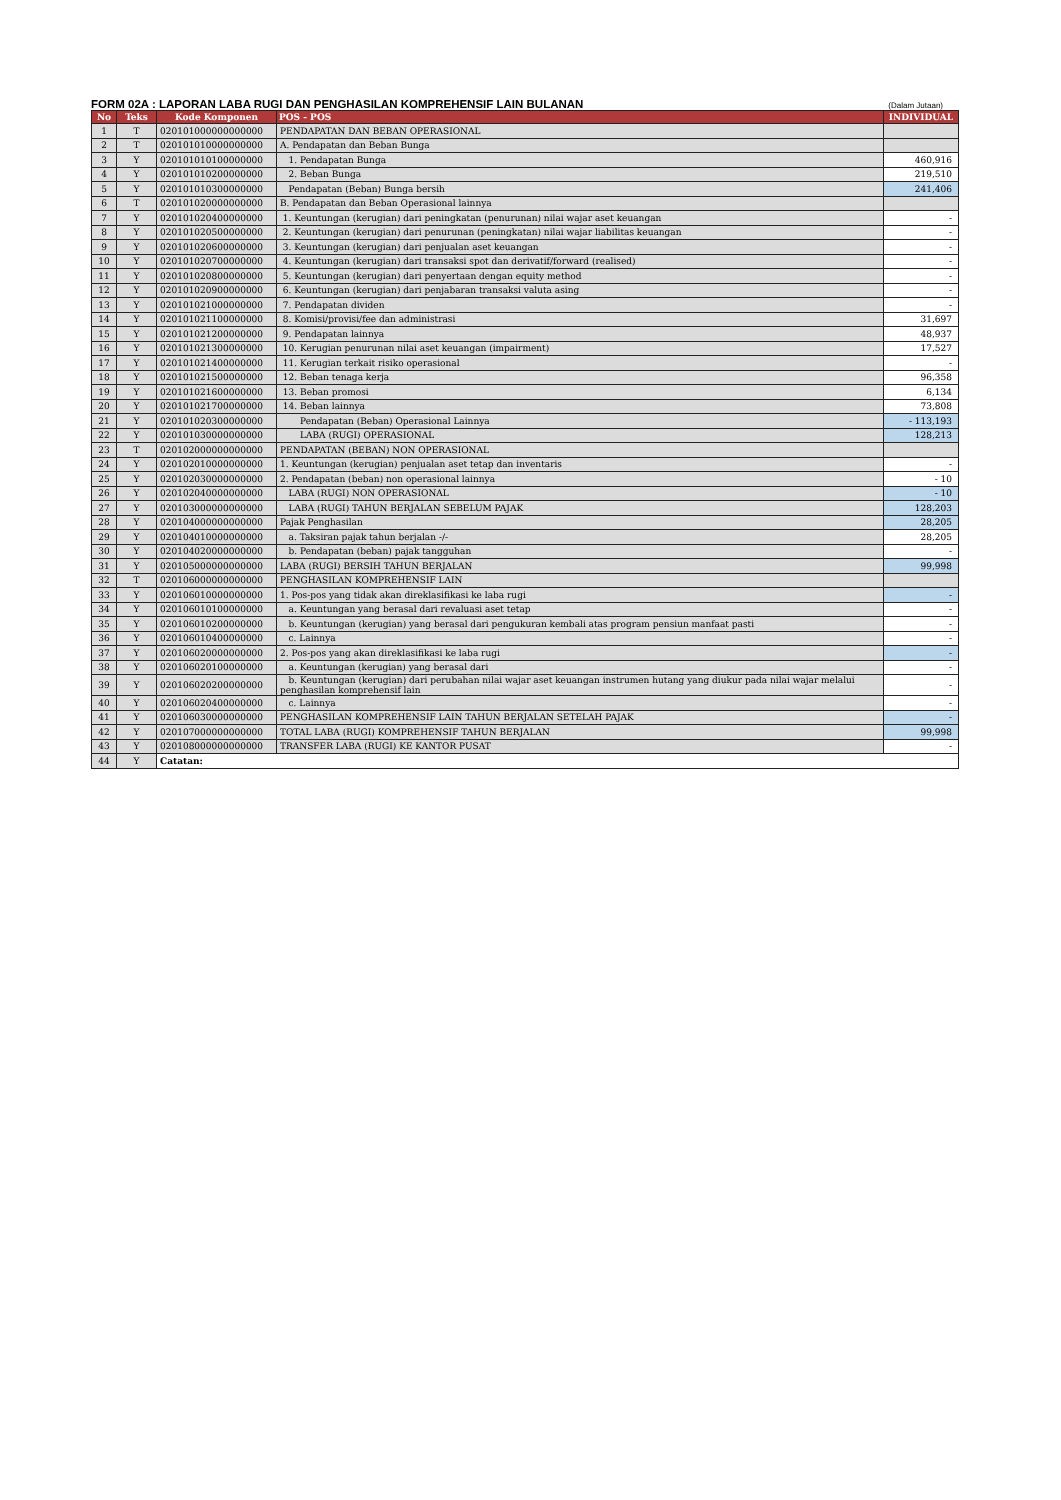FORM 02A : LAPORAN LABA RUGI DAN PENGHASILAN KOMPREHENSIF LAIN BULANAN (Dalam Jutaan)
| No | Teks | Kode Komponen | POS - POS | INDIVIDUAL |
| --- | --- | --- | --- | --- |
| 1 | T | 020101000000000000 | PENDAPATAN DAN BEBAN OPERASIONAL | |
| 2 | T | 020101010000000000 | A. Pendapatan dan Beban Bunga | |
| 3 | Y | 020101010100000000 | 1. Pendapatan Bunga | 460,916 |
| 4 | Y | 020101010200000000 | 2. Beban Bunga | 219,510 |
| 5 | Y | 020101010300000000 | Pendapatan (Beban) Bunga bersih | 241,406 |
| 6 | T | 020101020000000000 | B. Pendapatan dan Beban Operasional lainnya | |
| 7 | Y | 020101020400000000 | 1. Keuntungan (kerugian) dari peningkatan (penurunan) nilai wajar aset keuangan | - |
| 8 | Y | 020101020500000000 | 2. Keuntungan (kerugian) dari penurunan (peningkatan) nilai wajar liabilitas keuangan | - |
| 9 | Y | 020101020600000000 | 3. Keuntungan (kerugian) dari penjualan aset keuangan | - |
| 10 | Y | 020101020700000000 | 4. Keuntungan (kerugian) dari transaksi spot dan derivatif/forward (realised) | - |
| 11 | Y | 020101020800000000 | 5. Keuntungan (kerugian) dari penyertaan dengan equity method | - |
| 12 | Y | 020101020900000000 | 6. Keuntungan (kerugian) dari penjabaran transaksi valuta asing | - |
| 13 | Y | 020101021000000000 | 7. Pendapatan dividen | - |
| 14 | Y | 020101021100000000 | 8. Komisi/provisi/fee dan administrasi | 31,697 |
| 15 | Y | 020101021200000000 | 9. Pendapatan lainnya | 48,937 |
| 16 | Y | 020101021300000000 | 10. Kerugian penurunan nilai aset keuangan (impairment) | 17,527 |
| 17 | Y | 020101021400000000 | 11. Kerugian terkait risiko operasional | - |
| 18 | Y | 020101021500000000 | 12. Beban tenaga kerja | 96,358 |
| 19 | Y | 020101021600000000 | 13. Beban promosi | 6,134 |
| 20 | Y | 020101021700000000 | 14. Beban lainnya | 73,808 |
| 21 | Y | 020101020300000000 | Pendapatan (Beban) Operasional Lainnya | - 113,193 |
| 22 | Y | 020101030000000000 | LABA (RUGI) OPERASIONAL | 128,213 |
| 23 | T | 020102000000000000 | PENDAPATAN (BEBAN) NON OPERASIONAL | |
| 24 | Y | 020102010000000000 | 1. Keuntungan (kerugian) penjualan aset tetap dan inventaris | - |
| 25 | Y | 020102030000000000 | 2. Pendapatan (beban) non operasional lainnya | - 10 |
| 26 | Y | 020102040000000000 | LABA (RUGI) NON OPERASIONAL | - 10 |
| 27 | Y | 020103000000000000 | LABA (RUGI) TAHUN BERJALAN SEBELUM PAJAK | 128,203 |
| 28 | Y | 020104000000000000 | Pajak Penghasilan | 28,205 |
| 29 | Y | 020104010000000000 | a. Taksiran pajak tahun berjalan -/- | 28,205 |
| 30 | Y | 020104020000000000 | b. Pendapatan (beban) pajak tangguhan | - |
| 31 | Y | 020105000000000000 | LABA (RUGI) BERSIH TAHUN BERJALAN | 99,998 |
| 32 | T | 020106000000000000 | PENGHASILAN KOMPREHENSIF LAIN | |
| 33 | Y | 020106010000000000 | 1. Pos-pos yang tidak akan direklasifikasi ke laba rugi | - |
| 34 | Y | 020106010100000000 | a. Keuntungan yang berasal dari revaluasi aset tetap | - |
| 35 | Y | 020106010200000000 | b. Keuntungan (kerugian) yang berasal dari pengukuran kembali atas program pensiun manfaat pasti | - |
| 36 | Y | 020106010400000000 | c. Lainnya | - |
| 37 | Y | 020106020000000000 | 2. Pos-pos yang akan direklasifikasi ke laba rugi | - |
| 38 | Y | 020106020100000000 | a. Keuntungan (kerugian) yang berasal dari | - |
| 39 | Y | 020106020200000000 | b. Keuntungan (kerugian) dari perubahan nilai wajar aset keuangan instrumen hutang yang diukur pada nilai wajar melalui penghasilan komprehensif lain | - |
| 40 | Y | 020106020400000000 | c. Lainnya | - |
| 41 | Y | 020106030000000000 | PENGHASILAN KOMPREHENSIF LAIN TAHUN BERJALAN SETELAH PAJAK | - |
| 42 | Y | 020107000000000000 | TOTAL LABA (RUGI) KOMPREHENSIF TAHUN BERJALAN | 99,998 |
| 43 | Y | 020108000000000000 | TRANSFER LABA (RUGI) KE KANTOR PUSAT | - |
| 44 | Y | Catatan: | | |